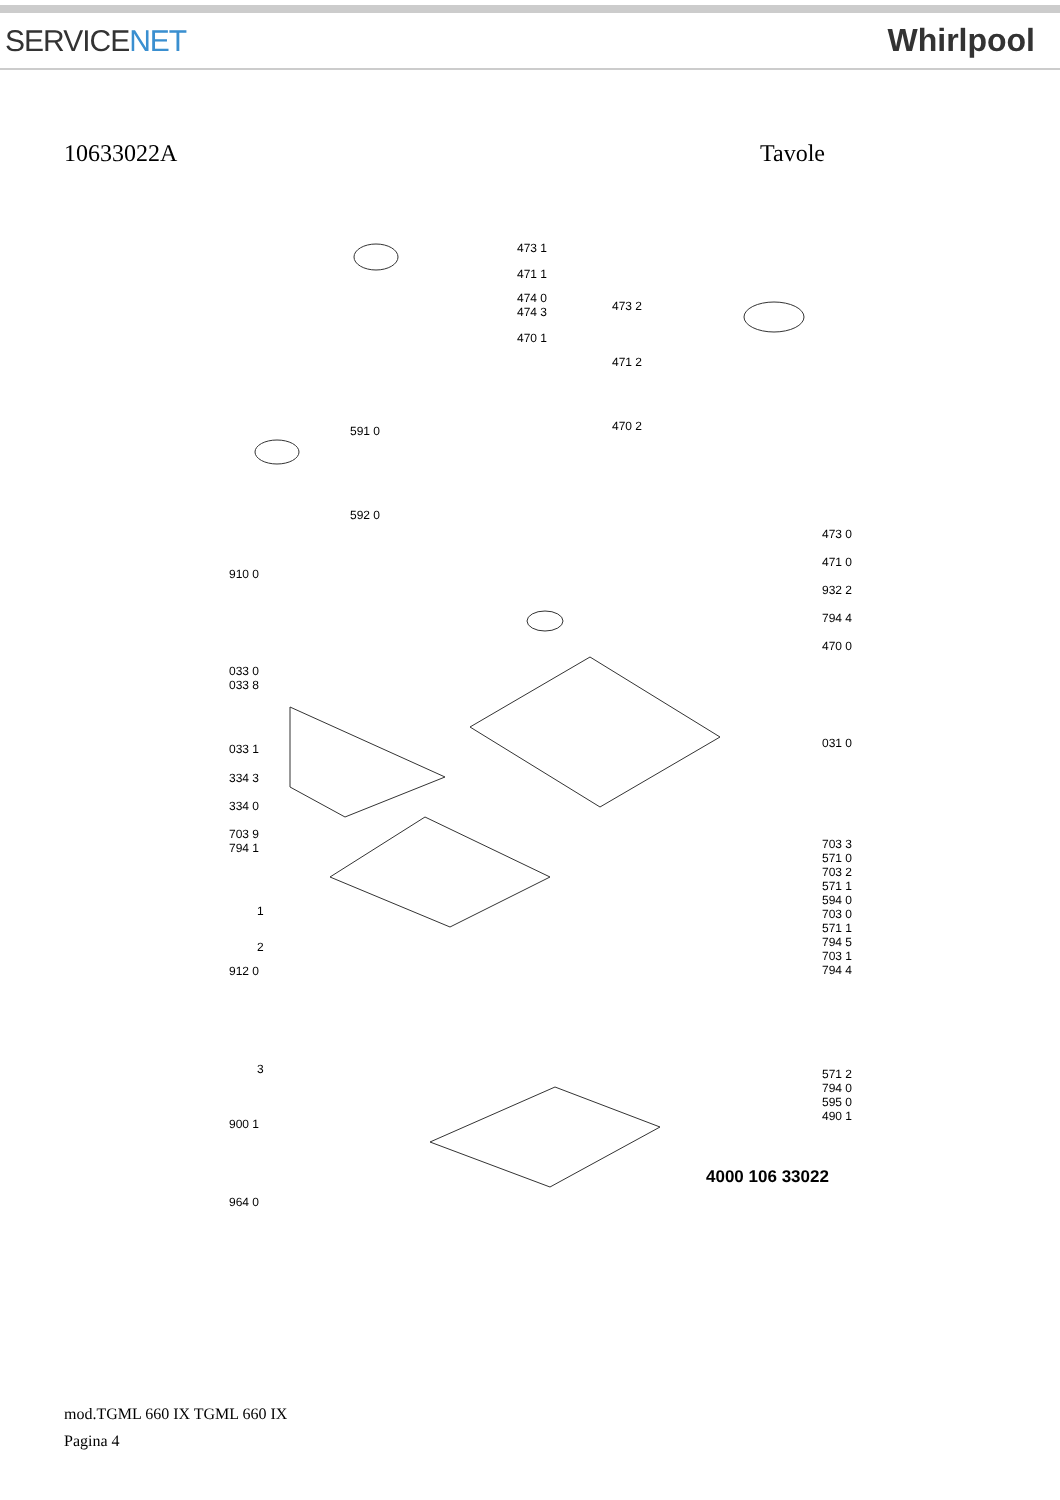SERVICENET Whirlpool
10633022A Tavole
473 1
471 1
474 0
474 3
470 1
473 2
471 2
470 2
591 0
592 0
473 0
471 0
932 2
794 4
470 0
910 0
033 0
033 8
033 1 031 0
334 3
334 0
703 9
794 1
703 3
571 0
703 2
571 1
594 0
703 0
571 1
794 5
703 1
794 4
1
2
912 0
3
900 1
571 2
794 0
595 0
490 1
964 0
4000 106 33022
mod.TGML 660 IX TGML 660 IX
Pagina 4